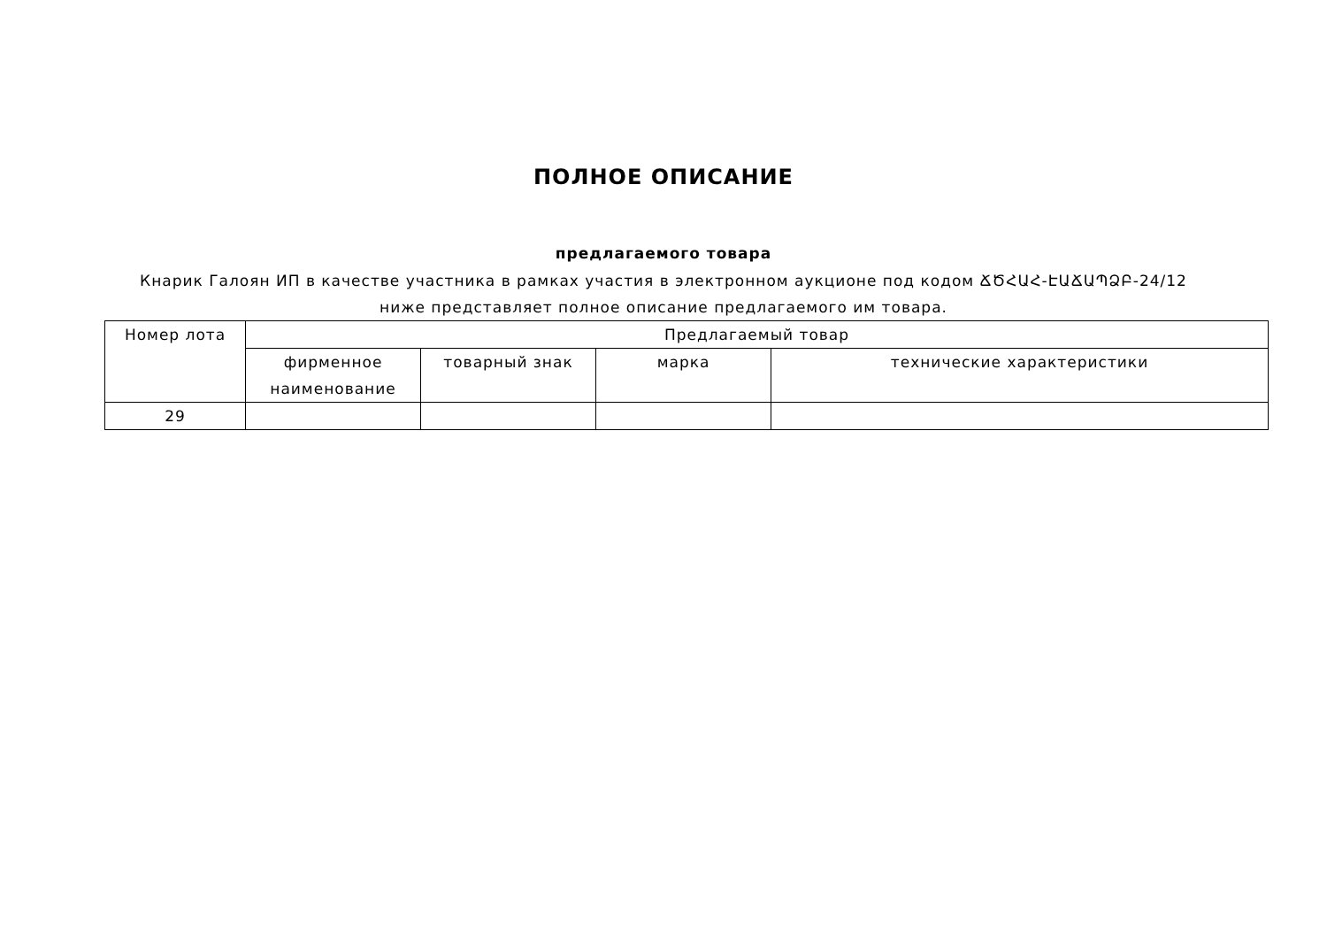ПОЛНОЕ ОПИСАНИЕ
предлагаемого товара
Кнарик Галоян ИП в качестве участника в рамках участия в электронном аукционе под кодом ՃԾՀԱՀ-ԷԱՃԱՊՁԲ-24/12 ниже представляет полное описание предлагаемого им товара.
| Номер лота | Предлагаемый товар | | | |
| --- | --- | --- | --- | --- |
| | фирменное наименование | товарный знак | марка | технические характеристики |
| 29 | | | | |